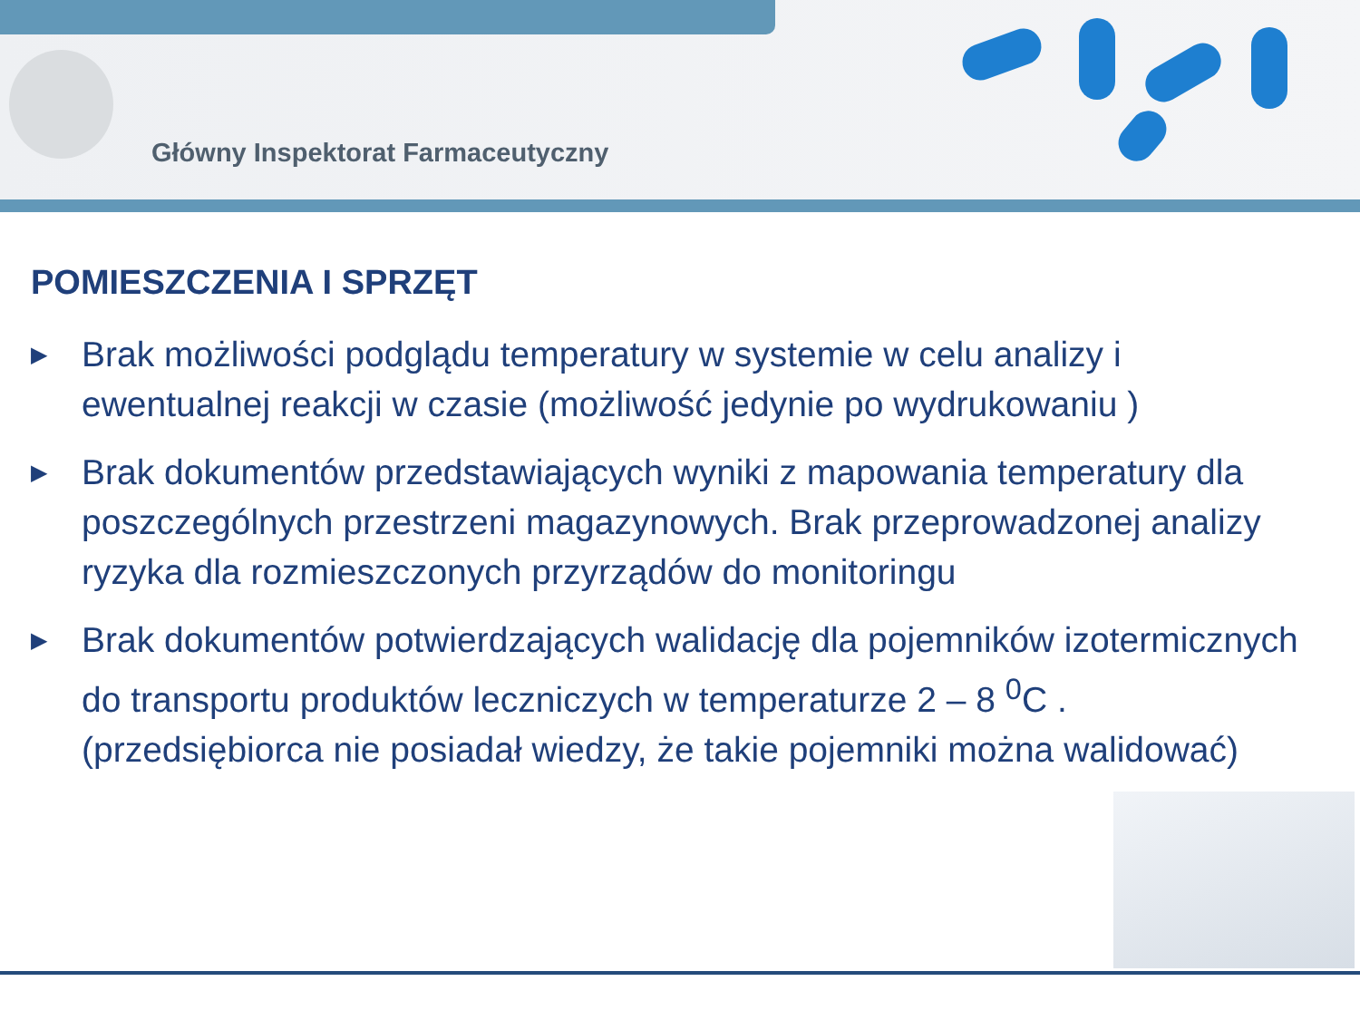Główny Inspektorat Farmaceutyczny
POMIESZCZENIA I SPRZĘT
▶ Brak możliwości podglądu temperatury w systemie w celu analizy i ewentualnej reakcji w czasie (możliwość jedynie po wydrukowaniu )
▶ Brak dokumentów przedstawiających wyniki z mapowania temperatury dla poszczególnych przestrzeni magazynowych. Brak przeprowadzonej analizy ryzyka dla rozmieszczonych przyrządów do monitoringu
▶ Brak dokumentów potwierdzających walidację dla pojemników izotermicznych do transportu produktów leczniczych w temperaturze 2 – 8 <sup>0</sup>C . (przedsiębiorca nie posiadał wiedzy, że takie pojemniki można walidować)